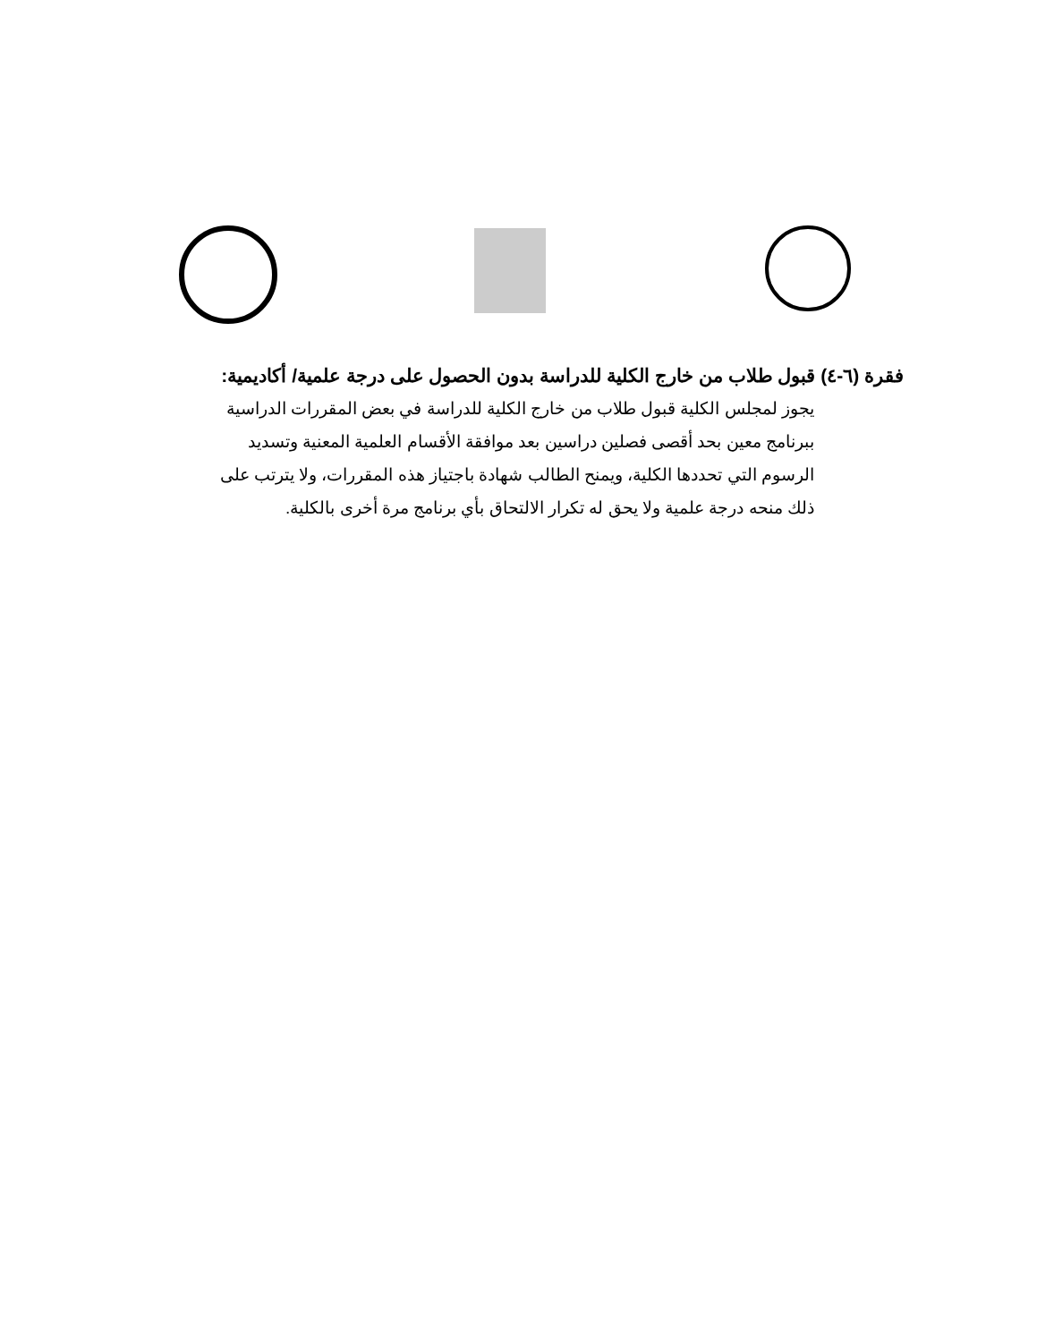فقرة (٦-٤) قبول طلاب من خارج الكلية للدراسة بدون الحصول على درجة علمية/ أكاديمية:
يجوز لمجلس الكلية قبول طلاب من خارج الكلية للدراسة في بعض المقررات الدراسية ببرنامج معين بحد أقصى فصلين دراسين بعد موافقة الأقسام العلمية المعنية وتسديد الرسوم التي تحددها الكلية، ويمنح الطالب شهادة باجتياز هذه المقررات، ولا يترتب على ذلك منحه درجة علمية ولا يحق له تكرار الالتحاق بأي برنامج مرة أخرى بالكلية.